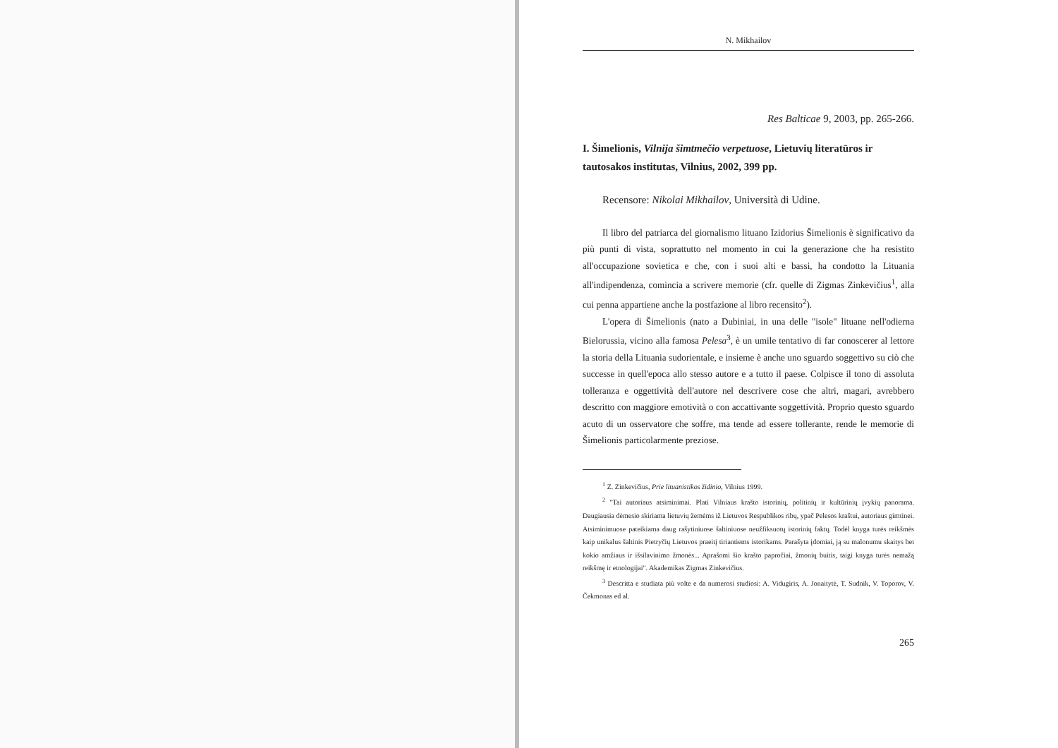N. Mikhailov
Res Balticae 9, 2003, pp. 265-266.
I. Šimelionis, Vilnija šimtmečio verpetuose, Lietuvių literatūros ir tautosakos institutas, Vilnius, 2002, 399 pp.
Recensore: Nikolai Mikhailov, Università di Udine.
Il libro del patriarca del giornalismo lituano Izidorius Šimelionis è significativo da più punti di vista, soprattutto nel momento in cui la generazione che ha resistito all'occupazione sovietica e che, con i suoi alti e bassi, ha condotto la Lituania all'indipendenza, comincia a scrivere memorie (cfr. quelle di Zigmas Zinkevičius<sup>1</sup>, alla cui penna appartiene anche la postfazione al libro recensito<sup>2</sup>).
L'opera di Šimelionis (nato a Dubiniai, in una delle "isole" lituane nell'odierna Bielorussia, vicino alla famosa Pelesa<sup>3</sup>, è un umile tentativo di far conoscerer al lettore la storia della Lituania sudorientale, e insieme è anche uno sguardo soggettivo su ciò che successe in quell'epoca allo stesso autore e a tutto il paese. Colpisce il tono di assoluta tolleranza e oggettività dell'autore nel descrivere cose che altri, magari, avrebbero descritto con maggiore emotività o con accattivante soggettività. Proprio questo sguardo acuto di un osservatore che soffre, ma tende ad essere tollerante, rende le memorie di Šimelionis particolarmente preziose.
<sup>1</sup> Z. Zinkevičius, Prie lituanistikos židinio, Vilnius 1999.
<sup>2</sup> "Tai autoriaus atsiminimai. Plati Vilniaus krašto istorinių, politinių ir kultūrinių įvykių panorama. Daugiausia dėmesio skiriama lietuvių žemėms iž Lietuvos Respublikos ribų, ypač Pelesos kraštui, autoriaus gimtinei.
Atsiminimuose pateikiama daug rašytiniuose šaltiniuose neužfiksuotų istorinių faktų. Todėl knyga turės reikšmės kaip unikalus šaltinis Pietryčių Lietuvos praeitį tiriantiems istorikams. Parašyta įdomiai, ją su malonumu skaitys bet kokio amžiaus ir išsilavinimo žmonės... Aprašomi šio krašto papročiai, žmonių buitis, taigi knyga turės nemažą reikšmę ir etnologijai". Akademikas Zigmas Zinkevičius.
<sup>3</sup> Descritta e studiata più volte e da numerosi studiosi: A. Vidugiris, A. Jonaitytė, T. Sudnik, V. Toporov, V. Čekmonas ed al.
265